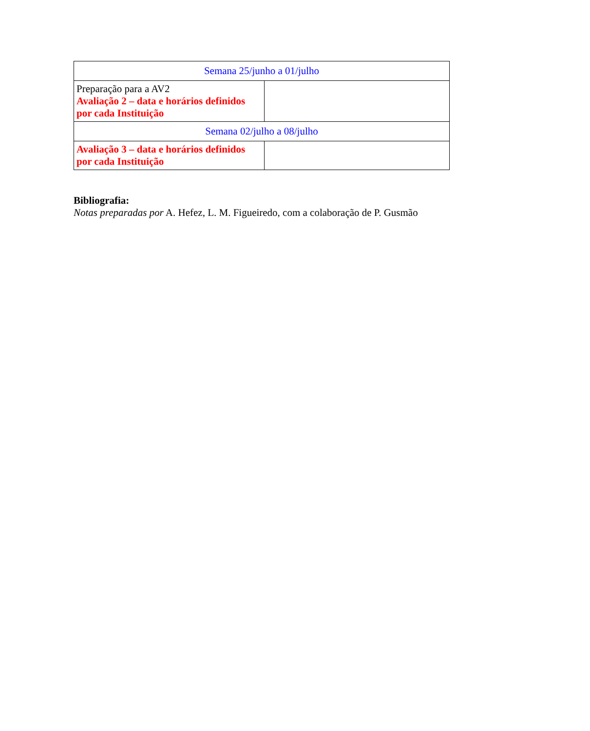| Semana 25/junho a 01/julho | |
| Preparação para a AV2 Avaliação 2 – data e horários definidos por cada Instituição | |
| Semana 02/julho a 08/julho | |
| Avaliação 3 – data e horários definidos por cada Instituição | |
Bibliografia:
Notas preparadas por A. Hefez, L. M. Figueiredo, com a colaboração de P. Gusmão